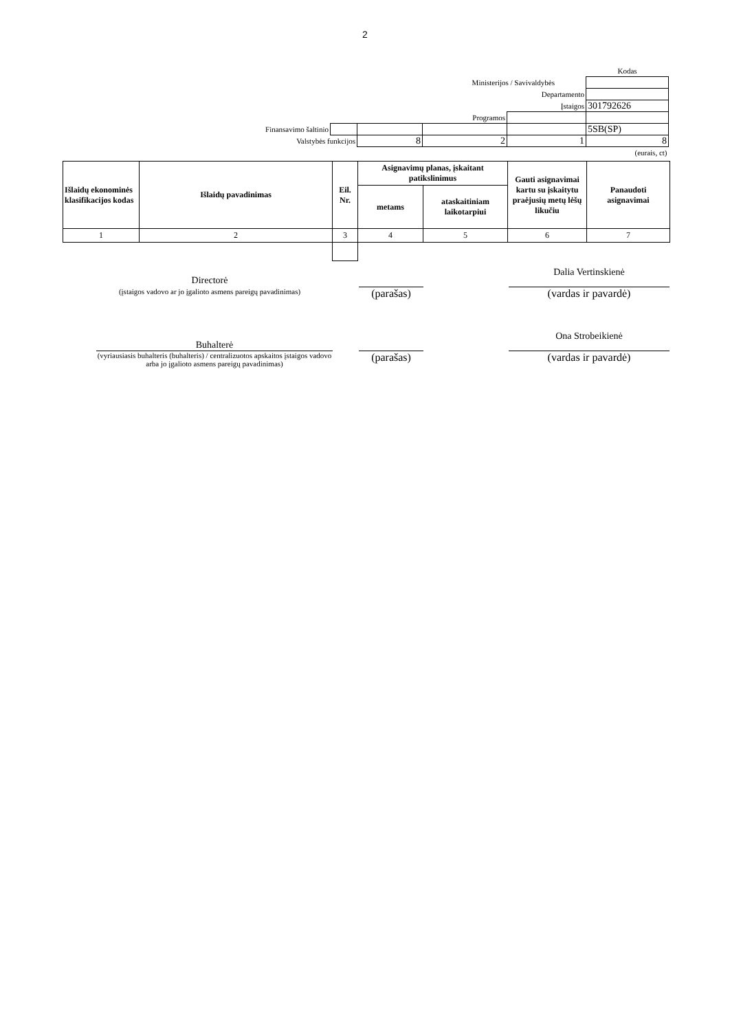2
| | | | | | Kodas |
| Ministerijos / Savivaldybės | | | | | |
| Departamento | | | | | |
| Įstaigos | | | | | 301792626 |
| Programos | | | | | |
| Finansavimo šaltinio | | | | | 5SB(SP) |
| Valstybės funkcijos | | 8 | 2 | 1 | 8 |
| (eurais, ct) | | | | | |
| Išlaidų ekonominės klasifikacijos kodas | Išlaidų pavadinimas | Eil. Nr. | Asignavimų planas, įskaitant patikslinimus | | Gauti asignavimai kartu su įskaitytu praėjusių metų lėšų likučiu | Panaudoti asignavimai |
| --- | --- | --- | --- | --- | --- | --- |
| | | | metams | ataskaitiniam laikotarpiui | | |
| 1 | 2 | 3 | 4 | 5 | 6 | 7 |
Directorė
(įstaigos vadovo ar jo įgalioto asmens pareigų pavadinimas)
(parašas)
Dalia Vertinskienė
(vardas ir pavardė)
Buhalterė
(vyriausiasis buhalteris (buhalteris) / centralizuotos apskaitos įstaigos vadovo arba jo įgalioto asmens pareigų pavadinimas)
(parašas)
Ona Strobeikienė
(vardas ir pavardė)